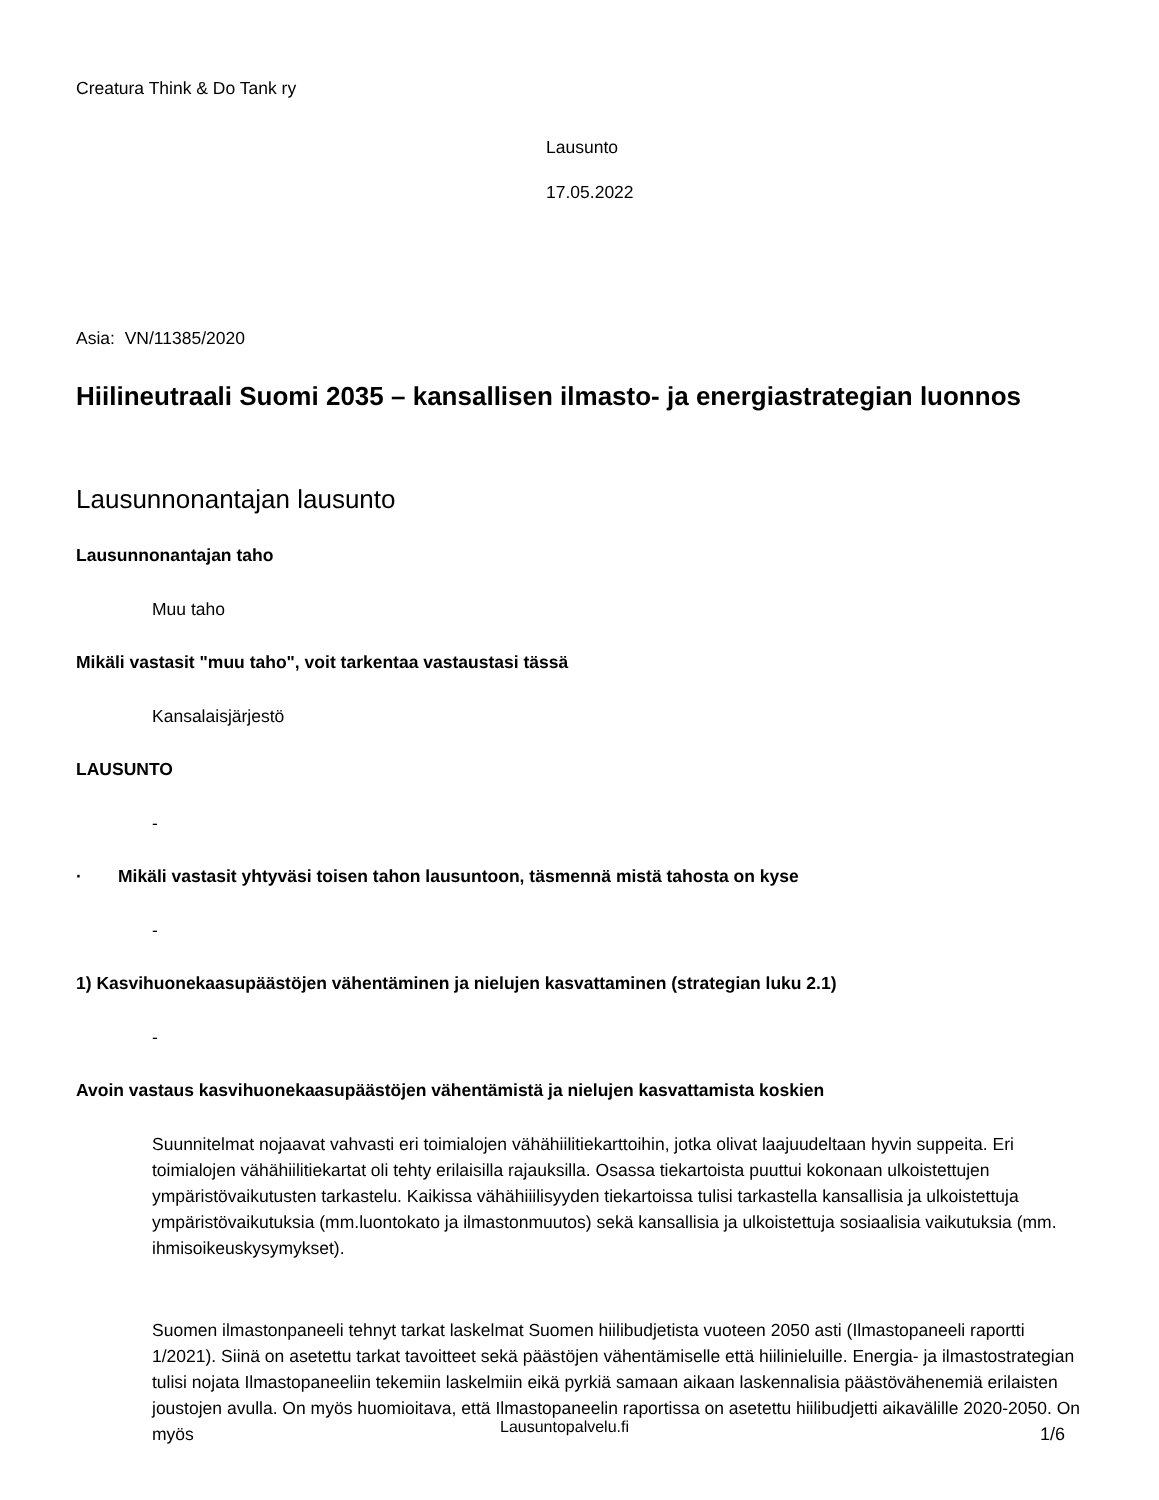Creatura Think & Do Tank ry
Lausunto
17.05.2022
Asia: VN/11385/2020
Hiilineutraali Suomi 2035 – kansallisen ilmasto- ja energiastrategian luonnos
Lausunnonantajan lausunto
Lausunnonantajan taho
Muu taho
Mikäli vastasit "muu taho", voit tarkentaa vastaustasi tässä
Kansalaisjärjestö
LAUSUNTO
-
· Mikäli vastasit yhtyväsi toisen tahon lausuntoon, täsmennä mistä tahosta on kyse
-
1) Kasvihuonekaasupäästöjen vähentäminen ja nielujen kasvattaminen (strategian luku 2.1)
-
Avoin vastaus kasvihuonekaasupäästöjen vähentämistä ja nielujen kasvattamista koskien
Suunnitelmat nojaavat vahvasti eri toimialojen vähähiilitiekarttoihin, jotka olivat laajuudeltaan hyvin suppeita. Eri toimialojen vähähiilitiekartat oli tehty erilaisilla rajauksilla. Osassa tiekartoista puuttui kokonaan ulkoistettujen ympäristövaikutusten tarkastelu. Kaikissa vähähiiilisyyden tiekartoissa tulisi tarkastella kansallisia ja ulkoistettuja ympäristövaikutuksia (mm.luontokato ja ilmastonmuutos) sekä kansallisia ja ulkoistettuja sosiaalisia vaikutuksia (mm. ihmisoikeuskysymykset).
Suomen ilmastonpaneeli tehnyt tarkat laskelmat Suomen hiilibudjetista vuoteen 2050 asti (Ilmastopaneeli raportti 1/2021). Siinä on asetettu tarkat tavoitteet sekä päästöjen vähentämiselle että hiilinieluille. Energia- ja ilmastostrategian tulisi nojata Ilmastopaneeliin tekemiin laskelmiin eikä pyrkiä samaan aikaan laskennalisia päästövähenemiä erilaisten joustojen avulla. On myös huomioitava, että Ilmastopaneelin raportissa on asetettu hiilibudjetti aikavälille 2020-2050. On myös
Lausuntopalvelu.fi 1/6